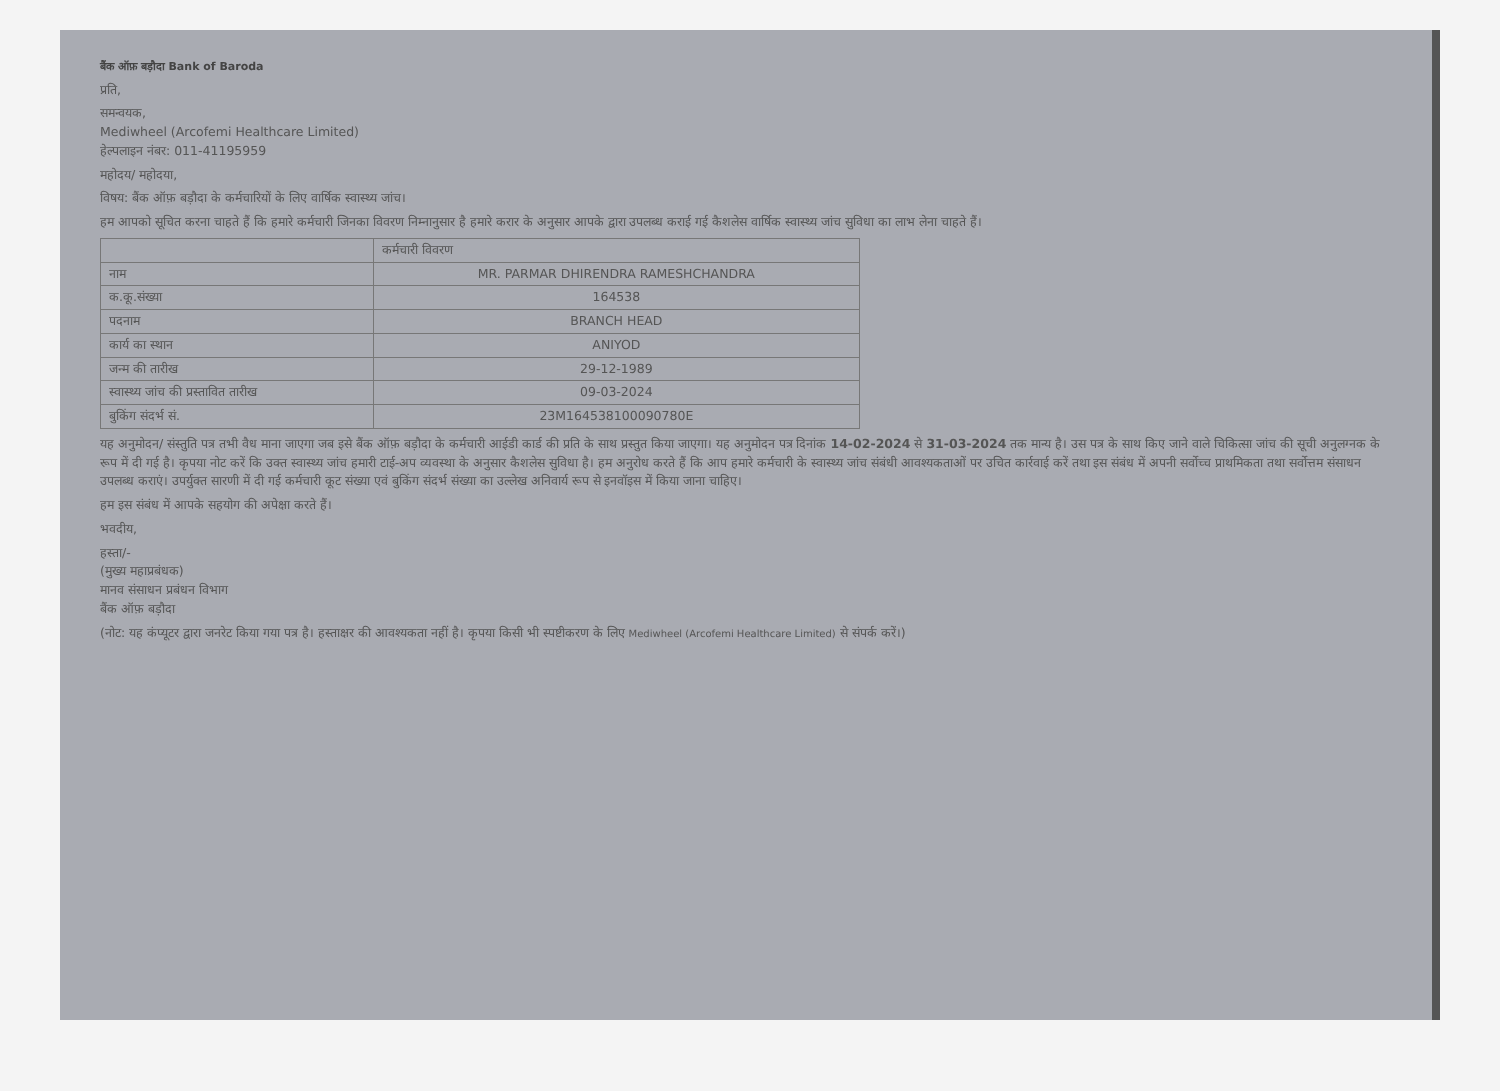बैंक ऑफ़ बड़ौदा Bank of Baroda
प्रति,
समन्वयक,
Mediwheel (Arcofemi Healthcare Limited)
हेल्पलाइन नंबर: 011-41195959
महोदय/ महोदया,
विषय: बैंक ऑफ़ बड़ौदा के कर्मचारियों के लिए वार्षिक स्वास्थ्य जांच।
हम आपको सूचित करना चाहते हैं कि हमारे कर्मचारी जिनका विवरण निम्नानुसार है हमारे करार के अनुसार आपके द्वारा उपलब्ध कराई गई कैशलेस वार्षिक स्वास्थ्य जांच सुविधा का लाभ लेना चाहते हैं।
| | कर्मचारी विवरण |
| --- | --- |
| नाम | MR. PARMAR DHIRENDRA RAMESHCHANDRA |
| क.कू.संख्या | 164538 |
| पदनाम | BRANCH HEAD |
| कार्य का स्थान | ANIYOD |
| जन्म की तारीख | 29-12-1989 |
| स्वास्थ्य जांच की प्रस्तावित तारीख | 09-03-2024 |
| बुकिंग संदर्भ सं. | 23M164538100090780E |
यह अनुमोदन/ संस्तुति पत्र तभी वैध माना जाएगा जब इसे बैंक ऑफ़ बड़ौदा के कर्मचारी आईडी कार्ड की प्रति के साथ प्रस्तुत किया जाएगा। यह अनुमोदन पत्र दिनांक 14-02-2024 से 31-03-2024 तक मान्य है। उस पत्र के साथ किए जाने वाले चिकित्सा जांच की सूची अनुलग्नक के रूप में दी गई है। कृपया नोट करें कि उक्त स्वास्थ्य जांच हमारी टाई-अप व्यवस्था के अनुसार कैशलेस सुविधा है। हम अनुरोध करते हैं कि आप हमारे कर्मचारी के स्वास्थ्य जांच संबंधी आवश्यकताओं पर उचित कार्रवाई करें तथा इस संबंध में अपनी सर्वोच्च प्राथमिकता तथा सर्वोत्तम संसाधन उपलब्ध कराएं। उपर्युक्त सारणी में दी गई कर्मचारी कूट संख्या एवं बुकिंग संदर्भ संख्या का उल्लेख अनिवार्य रूप से इनवॉइस में किया जाना चाहिए।
हम इस संबंध में आपके सहयोग की अपेक्षा करते हैं।
भवदीय,
हस्ता/-
(मुख्य महाप्रबंधक)
मानव संसाधन प्रबंधन विभाग
बैंक ऑफ़ बड़ौदा
(नोट: यह कंप्यूटर द्वारा जनरेट किया गया पत्र है। हस्ताक्षर की आवश्यकता नहीं है। कृपया किसी भी स्पष्टीकरण के लिए Mediwheel (Arcofemi Healthcare Limited) से संपर्क करें।)